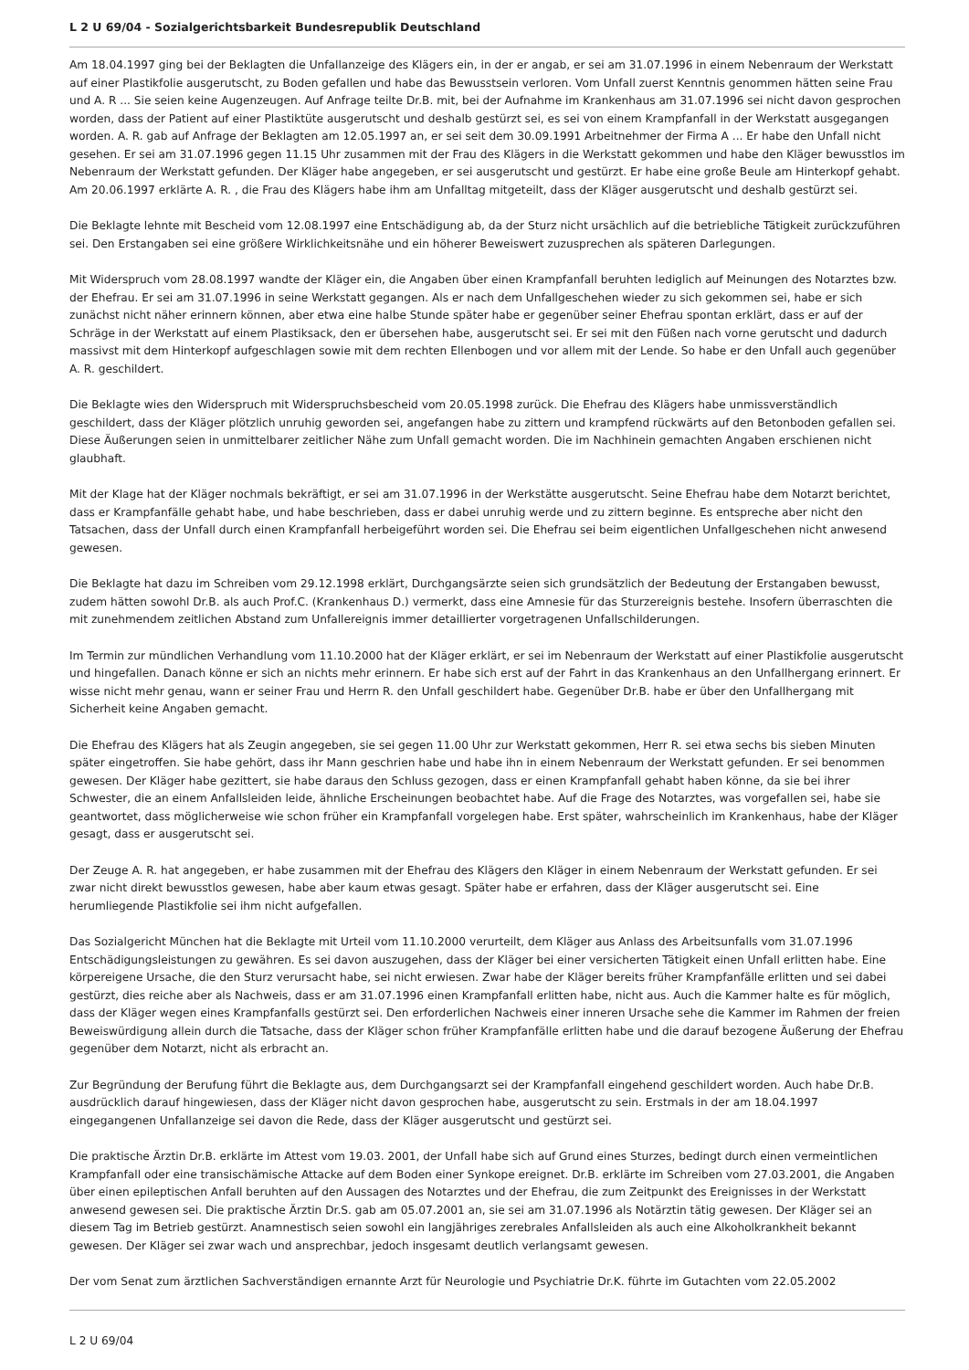L 2 U 69/04 - Sozialgerichtsbarkeit Bundesrepublik Deutschland
Am 18.04.1997 ging bei der Beklagten die Unfallanzeige des Klägers ein, in der er angab, er sei am 31.07.1996 in einem Nebenraum der Werkstatt auf einer Plastikfolie ausgerutscht, zu Boden gefallen und habe das Bewusstsein verloren. Vom Unfall zuerst Kenntnis genommen hätten seine Frau und A. R ... Sie seien keine Augenzeugen. Auf Anfrage teilte Dr.B. mit, bei der Aufnahme im Krankenhaus am 31.07.1996 sei nicht davon gesprochen worden, dass der Patient auf einer Plastiktüte ausgerutscht und deshalb gestürzt sei, es sei von einem Krampfanfall in der Werkstatt ausgegangen worden. A. R. gab auf Anfrage der Beklagten am 12.05.1997 an, er sei seit dem 30.09.1991 Arbeitnehmer der Firma A ... Er habe den Unfall nicht gesehen. Er sei am 31.07.1996 gegen 11.15 Uhr zusammen mit der Frau des Klägers in die Werkstatt gekommen und habe den Kläger bewusstlos im Nebenraum der Werkstatt gefunden. Der Kläger habe angegeben, er sei ausgerutscht und gestürzt. Er habe eine große Beule am Hinterkopf gehabt. Am 20.06.1997 erklärte A. R. , die Frau des Klägers habe ihm am Unfalltag mitgeteilt, dass der Kläger ausgerutscht und deshalb gestürzt sei.
Die Beklagte lehnte mit Bescheid vom 12.08.1997 eine Entschädigung ab, da der Sturz nicht ursächlich auf die betriebliche Tätigkeit zurückzuführen sei. Den Erstangaben sei eine größere Wirklichkeitsnähe und ein höherer Beweiswert zuzusprechen als späteren Darlegungen.
Mit Widerspruch vom 28.08.1997 wandte der Kläger ein, die Angaben über einen Krampfanfall beruhten lediglich auf Meinungen des Notarztes bzw. der Ehefrau. Er sei am 31.07.1996 in seine Werkstatt gegangen. Als er nach dem Unfallgeschehen wieder zu sich gekommen sei, habe er sich zunächst nicht näher erinnern können, aber etwa eine halbe Stunde später habe er gegenüber seiner Ehefrau spontan erklärt, dass er auf der Schräge in der Werkstatt auf einem Plastiksack, den er übersehen habe, ausgerutscht sei. Er sei mit den Füßen nach vorne gerutscht und dadurch massivst mit dem Hinterkopf aufgeschlagen sowie mit dem rechten Ellenbogen und vor allem mit der Lende. So habe er den Unfall auch gegenüber A. R. geschildert.
Die Beklagte wies den Widerspruch mit Widerspruchsbescheid vom 20.05.1998 zurück. Die Ehefrau des Klägers habe unmissverständlich geschildert, dass der Kläger plötzlich unruhig geworden sei, angefangen habe zu zittern und krampfend rückwärts auf den Betonboden gefallen sei. Diese Äußerungen seien in unmittelbarer zeitlicher Nähe zum Unfall gemacht worden. Die im Nachhinein gemachten Angaben erschienen nicht glaubhaft.
Mit der Klage hat der Kläger nochmals bekräftigt, er sei am 31.07.1996 in der Werkstätte ausgerutscht. Seine Ehefrau habe dem Notarzt berichtet, dass er Krampfanfälle gehabt habe, und habe beschrieben, dass er dabei unruhig werde und zu zittern beginne. Es entspreche aber nicht den Tatsachen, dass der Unfall durch einen Krampfanfall herbeigeführt worden sei. Die Ehefrau sei beim eigentlichen Unfallgeschehen nicht anwesend gewesen.
Die Beklagte hat dazu im Schreiben vom 29.12.1998 erklärt, Durchgangsärzte seien sich grundsätzlich der Bedeutung der Erstangaben bewusst, zudem hätten sowohl Dr.B. als auch Prof.C. (Krankenhaus D.) vermerkt, dass eine Amnesie für das Sturzereignis bestehe. Insofern überraschten die mit zunehmendem zeitlichen Abstand zum Unfallereignis immer detaillierter vorgetragenen Unfallschilderungen.
Im Termin zur mündlichen Verhandlung vom 11.10.2000 hat der Kläger erklärt, er sei im Nebenraum der Werkstatt auf einer Plastikfolie ausgerutscht und hingefallen. Danach könne er sich an nichts mehr erinnern. Er habe sich erst auf der Fahrt in das Krankenhaus an den Unfallhergang erinnert. Er wisse nicht mehr genau, wann er seiner Frau und Herrn R. den Unfall geschildert habe. Gegenüber Dr.B. habe er über den Unfallhergang mit Sicherheit keine Angaben gemacht.
Die Ehefrau des Klägers hat als Zeugin angegeben, sie sei gegen 11.00 Uhr zur Werkstatt gekommen, Herr R. sei etwa sechs bis sieben Minuten später eingetroffen. Sie habe gehört, dass ihr Mann geschrien habe und habe ihn in einem Nebenraum der Werkstatt gefunden. Er sei benommen gewesen. Der Kläger habe gezittert, sie habe daraus den Schluss gezogen, dass er einen Krampfanfall gehabt haben könne, da sie bei ihrer Schwester, die an einem Anfallsleiden leide, ähnliche Erscheinungen beobachtet habe. Auf die Frage des Notarztes, was vorgefallen sei, habe sie geantwortet, dass möglicherweise wie schon früher ein Krampfanfall vorgelegen habe. Erst später, wahrscheinlich im Krankenhaus, habe der Kläger gesagt, dass er ausgerutscht sei.
Der Zeuge A. R. hat angegeben, er habe zusammen mit der Ehefrau des Klägers den Kläger in einem Nebenraum der Werkstatt gefunden. Er sei zwar nicht direkt bewusstlos gewesen, habe aber kaum etwas gesagt. Später habe er erfahren, dass der Kläger ausgerutscht sei. Eine herumliegende Plastikfolie sei ihm nicht aufgefallen.
Das Sozialgericht München hat die Beklagte mit Urteil vom 11.10.2000 verurteilt, dem Kläger aus Anlass des Arbeitsunfalls vom 31.07.1996 Entschädigungsleistungen zu gewähren. Es sei davon auszugehen, dass der Kläger bei einer versicherten Tätigkeit einen Unfall erlitten habe. Eine körpereigene Ursache, die den Sturz verursacht habe, sei nicht erwiesen. Zwar habe der Kläger bereits früher Krampfanfälle erlitten und sei dabei gestürzt, dies reiche aber als Nachweis, dass er am 31.07.1996 einen Krampfanfall erlitten habe, nicht aus. Auch die Kammer halte es für möglich, dass der Kläger wegen eines Krampfanfalls gestürzt sei. Den erforderlichen Nachweis einer inneren Ursache sehe die Kammer im Rahmen der freien Beweiswürdigung allein durch die Tatsache, dass der Kläger schon früher Krampfanfälle erlitten habe und die darauf bezogene Äußerung der Ehefrau gegenüber dem Notarzt, nicht als erbracht an.
Zur Begründung der Berufung führt die Beklagte aus, dem Durchgangsarzt sei der Krampfanfall eingehend geschildert worden. Auch habe Dr.B. ausdrücklich darauf hingewiesen, dass der Kläger nicht davon gesprochen habe, ausgerutscht zu sein. Erstmals in der am 18.04.1997 eingegangenen Unfallanzeige sei davon die Rede, dass der Kläger ausgerutscht und gestürzt sei.
Die praktische Ärztin Dr.B. erklärte im Attest vom 19.03. 2001, der Unfall habe sich auf Grund eines Sturzes, bedingt durch einen vermeintlichen Krampfanfall oder eine transischämische Attacke auf dem Boden einer Synkope ereignet. Dr.B. erklärte im Schreiben vom 27.03.2001, die Angaben über einen epileptischen Anfall beruhten auf den Aussagen des Notarztes und der Ehefrau, die zum Zeitpunkt des Ereignisses in der Werkstatt anwesend gewesen sei. Die praktische Ärztin Dr.S. gab am 05.07.2001 an, sie sei am 31.07.1996 als Notärztin tätig gewesen. Der Kläger sei an diesem Tag im Betrieb gestürzt. Anamnestisch seien sowohl ein langjähriges zerebrales Anfallsleiden als auch eine Alkoholkrankheit bekannt gewesen. Der Kläger sei zwar wach und ansprechbar, jedoch insgesamt deutlich verlangsamt gewesen.
Der vom Senat zum ärztlichen Sachverständigen ernannte Arzt für Neurologie und Psychiatrie Dr.K. führte im Gutachten vom 22.05.2002
L 2 U 69/04